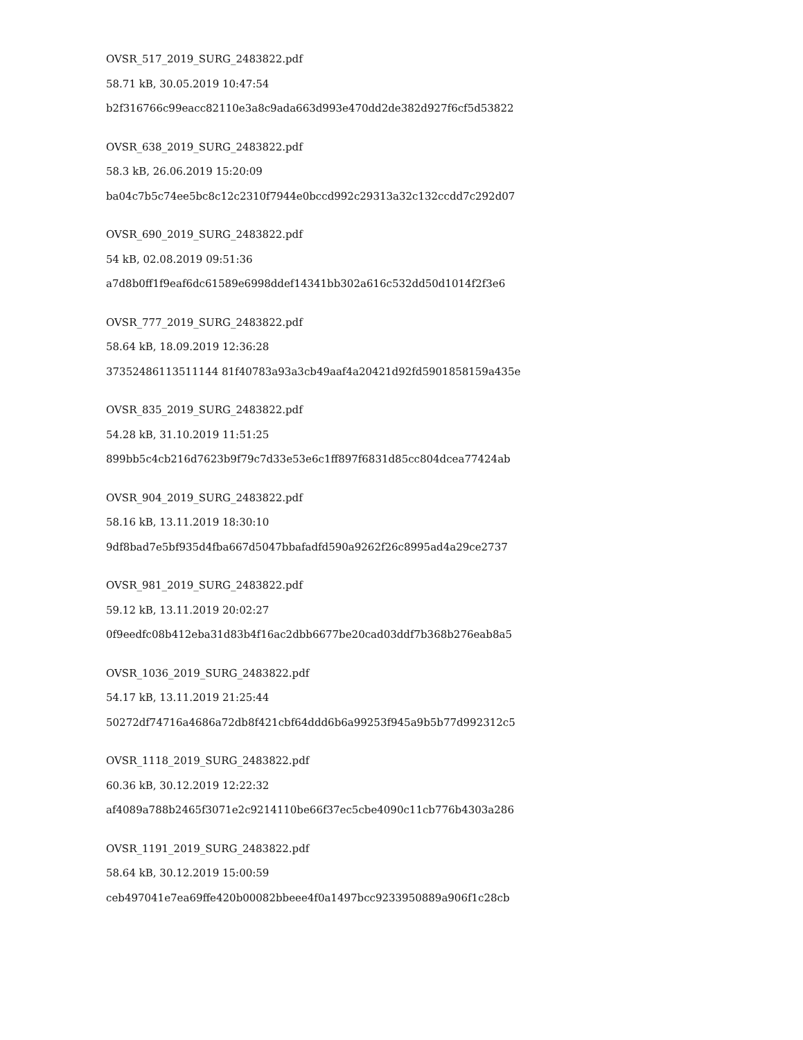OVSR_517_2019_SURG_2483822.pdf
58.71 kB, 30.05.2019 10:47:54
b2f316766c99eacc82110e3a8c9ada663d993e470dd2de382d927f6cf5d53822
OVSR_638_2019_SURG_2483822.pdf
58.3 kB, 26.06.2019 15:20:09
ba04c7b5c74ee5bc8c12c2310f7944e0bccd992c29313a32c132ccdd7c292d07
OVSR_690_2019_SURG_2483822.pdf
54 kB, 02.08.2019 09:51:36
a7d8b0ff1f9eaf6dc61589e6998ddef14341bb302a616c532dd50d1014f2f3e6
OVSR_777_2019_SURG_2483822.pdf
58.64 kB, 18.09.2019 12:36:28
37352486113511144 81f40783a93a3cb49aaf4a20421d92fd5901858159a435e
OVSR_835_2019_SURG_2483822.pdf
54.28 kB, 31.10.2019 11:51:25
899bb5c4cb216d7623b9f79c7d33e53e6c1ff897f6831d85cc804dcea77424ab
OVSR_904_2019_SURG_2483822.pdf
58.16 kB, 13.11.2019 18:30:10
9df8bad7e5bf935d4fba667d5047bbafadfd590a9262f26c8995ad4a29ce2737
OVSR_981_2019_SURG_2483822.pdf
59.12 kB, 13.11.2019 20:02:27
0f9eedfc08b412eba31d83b4f16ac2dbb6677be20cad03ddf7b368b276eab8a5
OVSR_1036_2019_SURG_2483822.pdf
54.17 kB, 13.11.2019 21:25:44
50272df74716a4686a72db8f421cbf64ddd6b6a99253f945a9b5b77d992312c5
OVSR_1118_2019_SURG_2483822.pdf
60.36 kB, 30.12.2019 12:22:32
af4089a788b2465f3071e2c9214110be66f37ec5cbe4090c11cb776b4303a286
OVSR_1191_2019_SURG_2483822.pdf
58.64 kB, 30.12.2019 15:00:59
ceb497041e7ea69ffe420b00082bbeee4f0a1497bcc9233950889a906f1c28cb